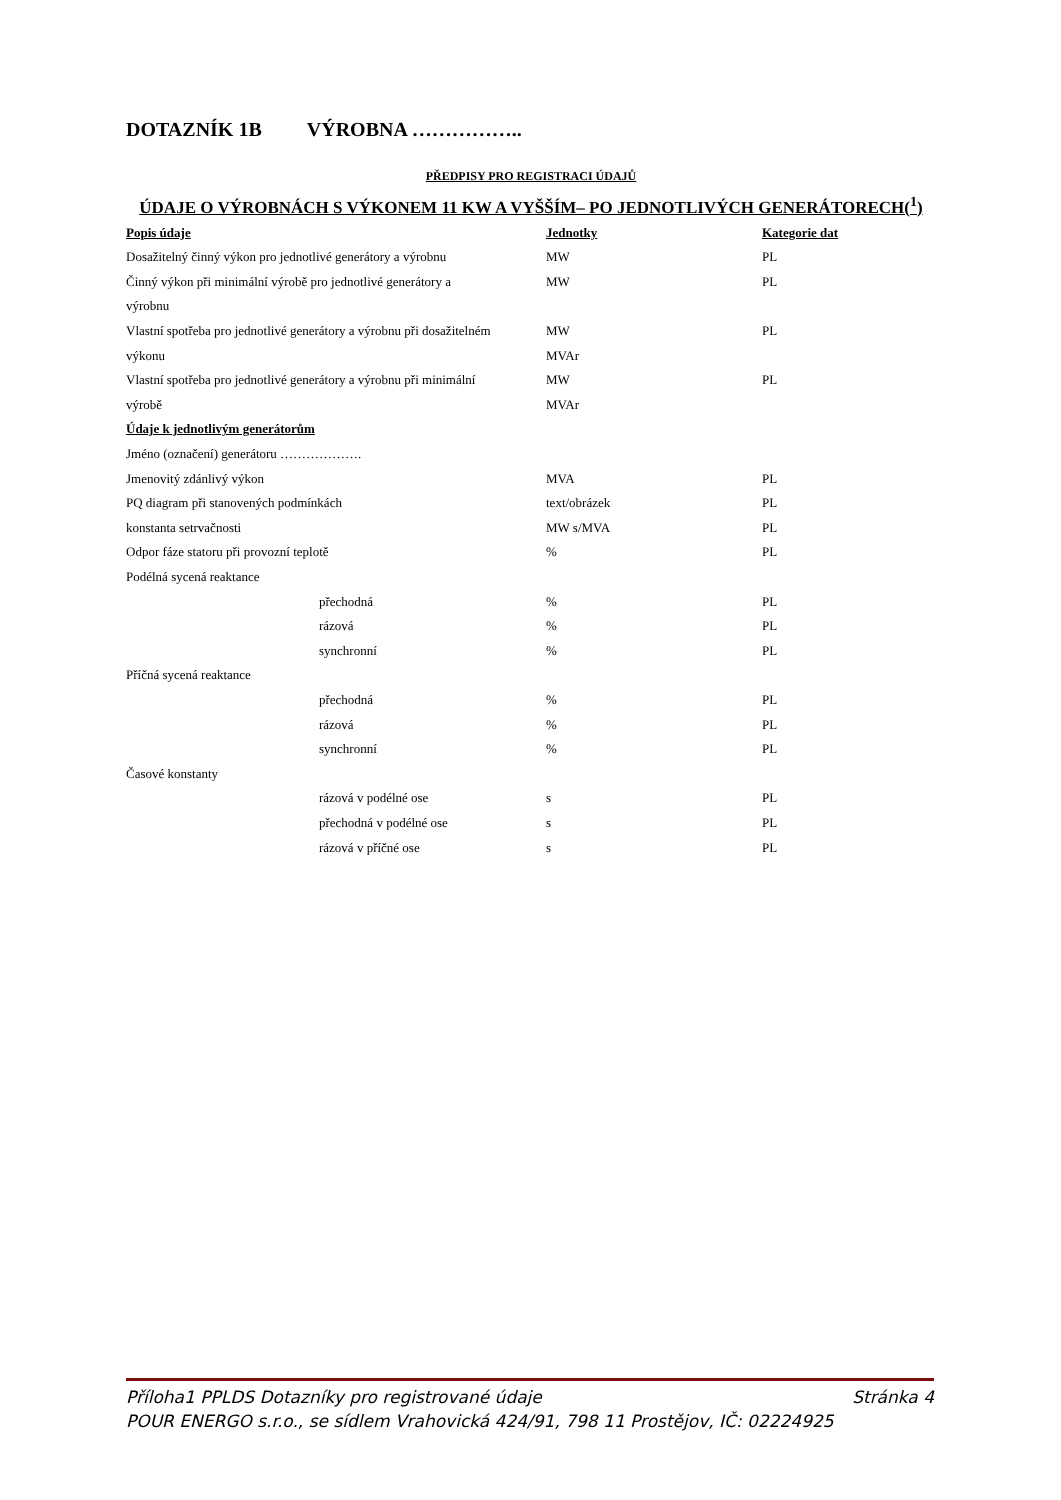DOTAZNÍK 1B VÝROBNA ……………..
PŘEDPISY PRO REGISTRACI ÚDAJŮ
ÚDAJE O VÝROBNÁCH S VÝKONEM 11 KW A VYŠŠÍM– PO JEDNOTLIVÝCH GENERÁTORECH(<sup>1</sup>)
| Popis údaje | Jednotky | Kategorie dat |
| --- | --- | --- |
| Dosažitelný činný výkon pro jednotlivé generátory a výrobnu | MW | PL |
| Činný výkon při minimální výrobě pro jednotlivé generátory a | MW | PL |
| výrobnu | | |
| Vlastní spotřeba pro jednotlivé generátory a výrobnu při dosažitelném | MW | PL |
| výkonu | MVAr | |
| Vlastní spotřeba pro jednotlivé generátory a výrobnu při minimální | MW | PL |
| výrobě | MVAr | |
| Údaje k jednotlivým generátorům | | |
| Jméno (označení) generátoru ………………. | | |
| Jmenovitý zdánlivý výkon | MVA | PL |
| PQ diagram při stanovených podmínkách | text/obrázek | PL |
| konstanta setrvačnosti | MW s/MVA | PL |
| Odpor fáze statoru při provozní teplotě | % | PL |
| Podélná sycená reaktance | | |
| přechodná | % | PL |
| rázová | % | PL |
| synchronní | % | PL |
| Příčná sycená reaktance | | |
| přechodná | % | PL |
| rázová | % | PL |
| synchronní | % | PL |
| Časové konstanty | | |
| rázová v podélné ose | s | PL |
| přechodná v podélné ose | s | PL |
| rázová v příčné ose | s | PL |
Příloha1 PPLDS Dotazníky pro registrované údaje Stránka 4
POUR ENERGO s.r.o., se sídlem Vrahovická 424/91, 798 11 Prostějov, IČ: 02224925